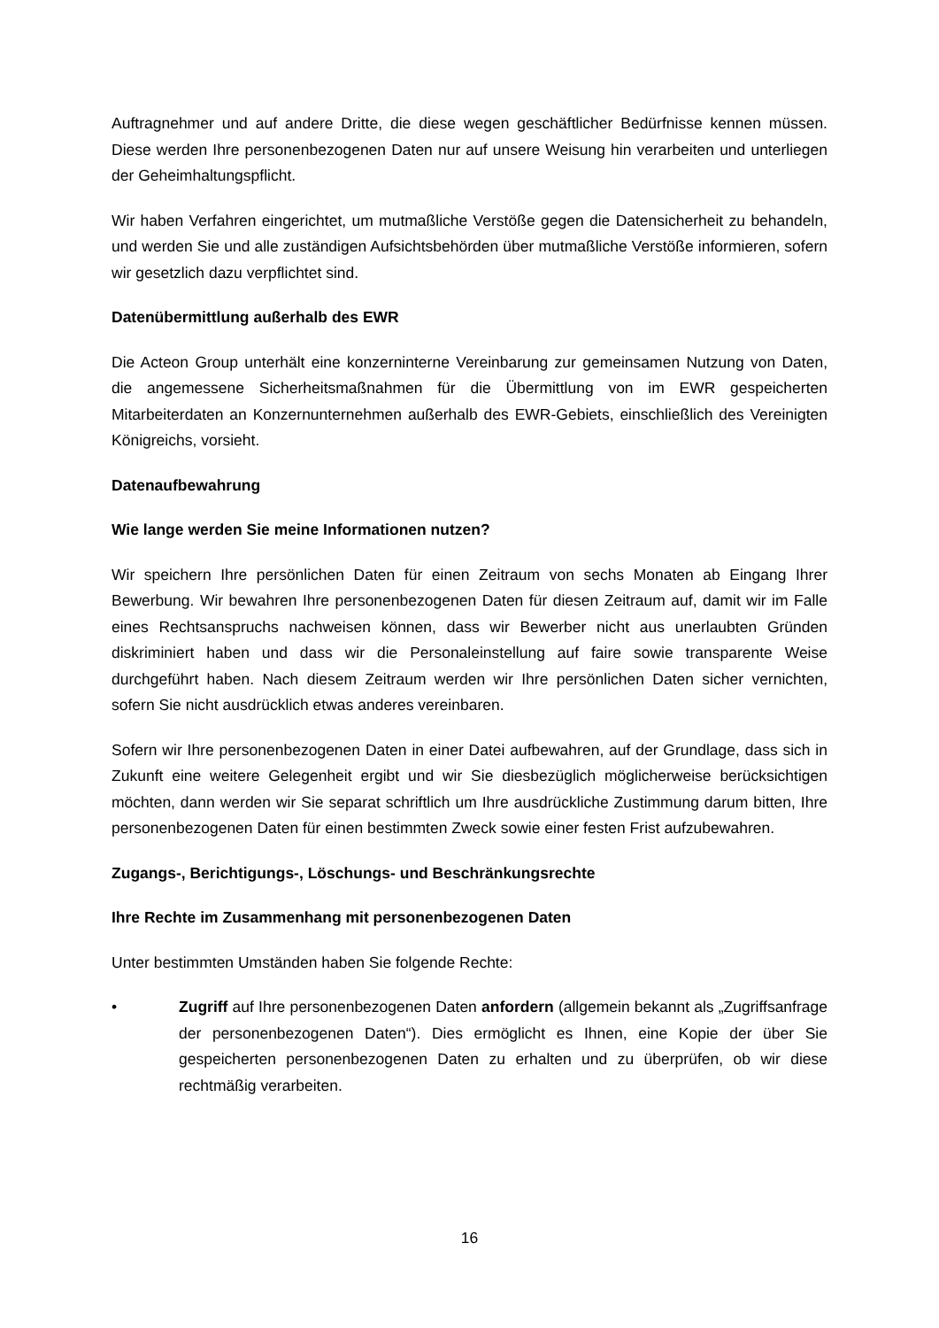Auftragnehmer und auf andere Dritte, die diese wegen geschäftlicher Bedürfnisse kennen müssen. Diese werden Ihre personenbezogenen Daten nur auf unsere Weisung hin verarbeiten und unterliegen der Geheimhaltungspflicht.
Wir haben Verfahren eingerichtet, um mutmaßliche Verstöße gegen die Datensicherheit zu behandeln, und werden Sie und alle zuständigen Aufsichtsbehörden über mutmaßliche Verstöße informieren, sofern wir gesetzlich dazu verpflichtet sind.
Datenübermittlung außerhalb des EWR
Die Acteon Group unterhält eine konzerninterne Vereinbarung zur gemeinsamen Nutzung von Daten, die angemessene Sicherheitsmaßnahmen für die Übermittlung von im EWR gespeicherten Mitarbeiterdaten an Konzernunternehmen außerhalb des EWR-Gebiets, einschließlich des Vereinigten Königreichs, vorsieht.
Datenaufbewahrung
Wie lange werden Sie meine Informationen nutzen?
Wir speichern Ihre persönlichen Daten für einen Zeitraum von sechs Monaten ab Eingang Ihrer Bewerbung. Wir bewahren Ihre personenbezogenen Daten für diesen Zeitraum auf, damit wir im Falle eines Rechtsanspruchs nachweisen können, dass wir Bewerber nicht aus unerlaubten Gründen diskriminiert haben und dass wir die Personaleinstellung auf faire sowie transparente Weise durchgeführt haben. Nach diesem Zeitraum werden wir Ihre persönlichen Daten sicher vernichten, sofern Sie nicht ausdrücklich etwas anderes vereinbaren.
Sofern wir Ihre personenbezogenen Daten in einer Datei aufbewahren, auf der Grundlage, dass sich in Zukunft eine weitere Gelegenheit ergibt und wir Sie diesbezüglich möglicherweise berücksichtigen möchten, dann werden wir Sie separat schriftlich um Ihre ausdrückliche Zustimmung darum bitten, Ihre personenbezogenen Daten für einen bestimmten Zweck sowie einer festen Frist aufzubewahren.
Zugangs-, Berichtigungs-, Löschungs- und Beschränkungsrechte
Ihre Rechte im Zusammenhang mit personenbezogenen Daten
Unter bestimmten Umständen haben Sie folgende Rechte:
• Zugriff auf Ihre personenbezogenen Daten anfordern (allgemein bekannt als „Zugriffsanfrage der personenbezogenen Daten“). Dies ermöglicht es Ihnen, eine Kopie der über Sie gespeicherten personenbezogenen Daten zu erhalten und zu überprüfen, ob wir diese rechtmäßig verarbeiten.
16